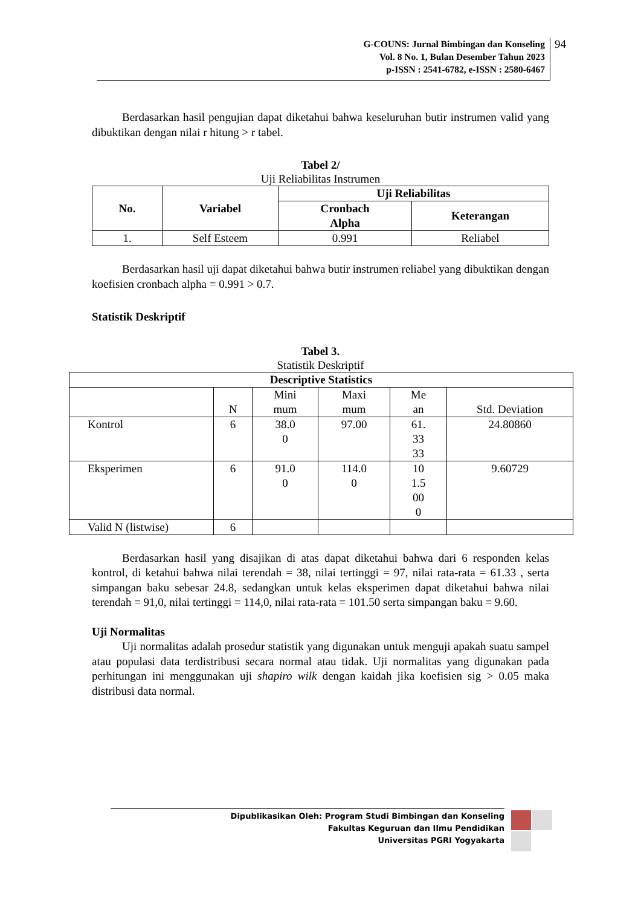G-COUNS: Jurnal Bimbingan dan Konseling
Vol. 8 No. 1, Bulan Desember Tahun 2023
p-ISSN : 2541-6782, e-ISSN : 2580-6467
94
Berdasarkan hasil pengujian dapat diketahui bahwa keseluruhan butir instrumen valid yang dibuktikan dengan nilai r hitung > r tabel.
Tabel 2/
Uji Reliabilitas Instrumen
| No. | Variabel | Uji Reliabilitas | |
| --- | --- | --- | --- |
| | | Cronbach Alpha | Keterangan |
| 1. | Self Esteem | 0.991 | Reliabel |
Berdasarkan hasil uji dapat diketahui bahwa butir instrumen reliabel yang dibuktikan dengan koefisien cronbach alpha = 0.991 > 0.7.
Statistik Deskriptif
Tabel 3.
Statistik Deskriptif
| Descriptive Statistics | | | | | |
| --- | --- | --- | --- | --- | --- |
| | N | Mini mum | Maxi mum | Me an | Std. Deviation |
| Kontrol | 6 | 38.0 0 | 97.00 | 61. 33 33 | 24.80860 |
| Eksperimen | 6 | 91.0 0 | 114.0 0 | 10 1.5 00 0 | 9.60729 |
| Valid N (listwise) | 6 | | | | |
Berdasarkan hasil yang disajikan di atas dapat diketahui bahwa dari 6 responden kelas kontrol, di ketahui bahwa nilai terendah = 38, nilai tertinggi = 97, nilai rata-rata = 61.33 , serta simpangan baku sebesar 24.8, sedangkan untuk kelas eksperimen dapat diketahui bahwa nilai terendah = 91,0, nilai tertinggi = 114,0, nilai rata-rata = 101.50 serta simpangan baku = 9.60.
Uji Normalitas
Uji normalitas adalah prosedur statistik yang digunakan untuk menguji apakah suatu sampel atau populasi data terdistribusi secara normal atau tidak. Uji normalitas yang digunakan pada perhitungan ini menggunakan uji shapiro wilk dengan kaidah jika koefisien sig > 0.05 maka distribusi data normal.
Dipublikasikan Oleh: Program Studi Bimbingan dan Konseling
Fakultas Keguruan dan Ilmu Pendidikan
Universitas PGRI Yogyakarta